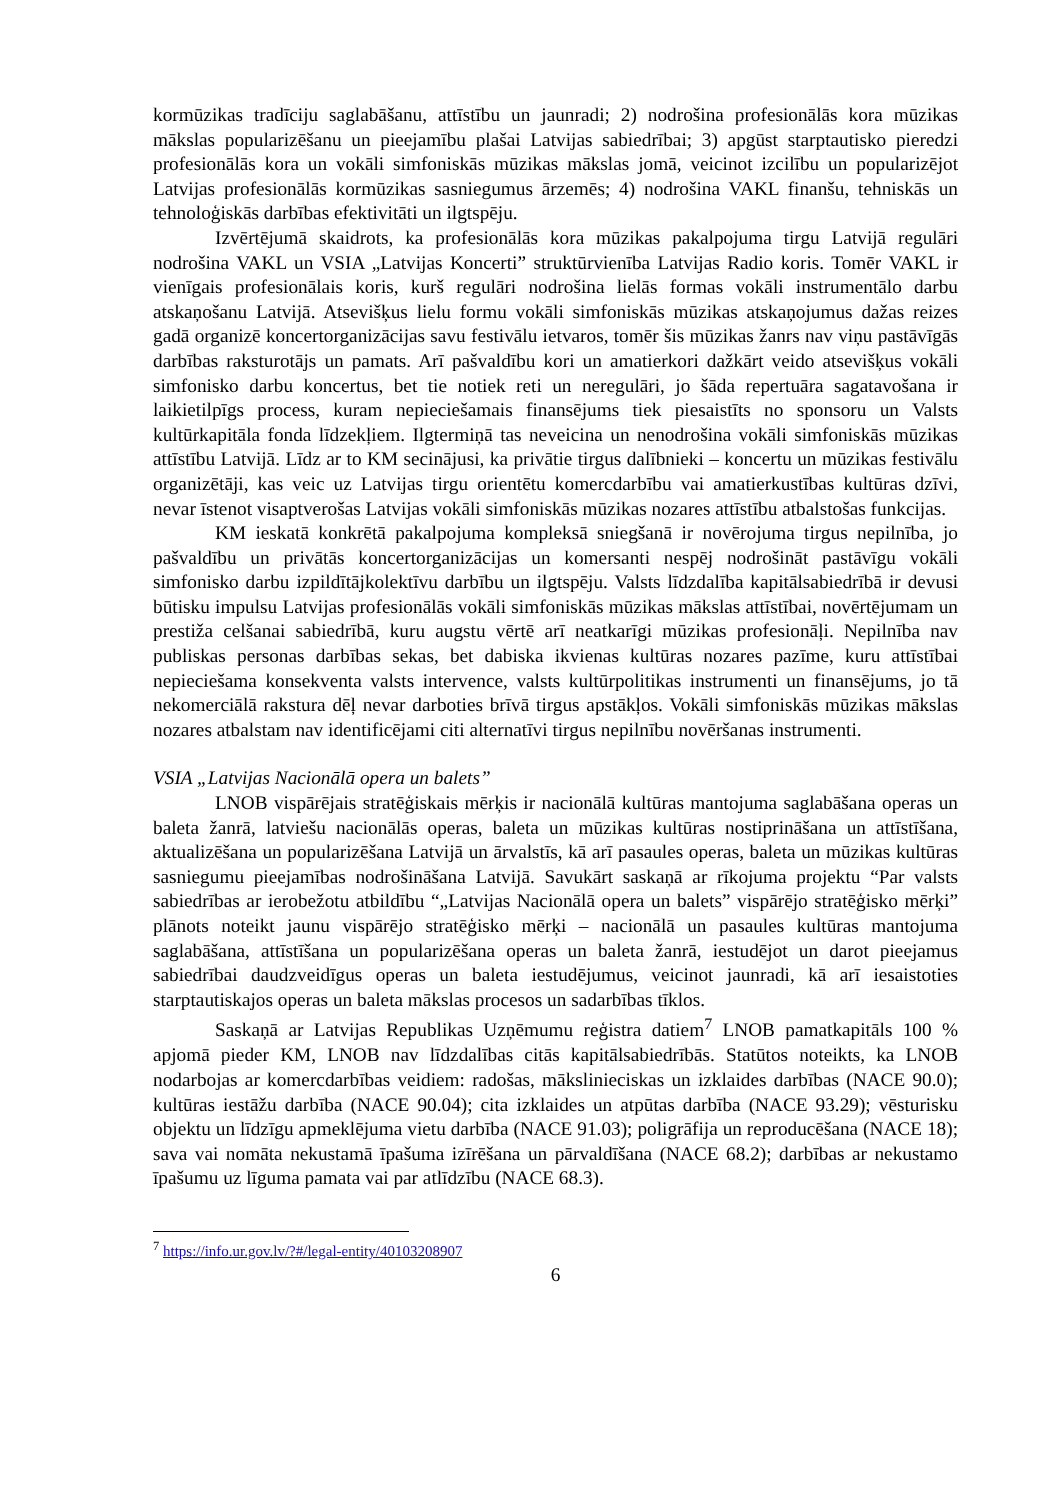kormūzikas tradīciju saglabāšanu, attīstību un jaunradi; 2) nodrošina profesionālās kora mūzikas mākslas popularizēšanu un pieejamību plašai Latvijas sabiedrībai; 3) apgūst starptautisko pieredzi profesionālās kora un vokāli simfoniskās mūzikas mākslas jomā, veicinot izcilību un popularizējot Latvijas profesionālās kormūzikas sasniegumus ārzemēs; 4) nodrošina VAKL finanšu, tehniskās un tehnoloģiskās darbības efektivitāti un ilgtspēju.
Izvērtējumā skaidrots, ka profesionālās kora mūzikas pakalpojuma tirgu Latvijā regulāri nodrošina VAKL un VSIA „Latvijas Koncerti” struktūrvienība Latvijas Radio koris. Tomēr VAKL ir vienīgais profesionālais koris, kurš regulāri nodrošina lielās formas vokāli instrumentālo darbu atskaņošanu Latvijā. Atsevišķus lielu formu vokāli simfoniskās mūzikas atskaņojumus dažas reizes gadā organizē koncertorganizācijas savu festivālu ietvaros, tomēr šis mūzikas žanrs nav viņu pastāvīgās darbības raksturotājs un pamats. Arī pašvaldību kori un amatierkori dažkārt veido atsevišķus vokāli simfonisko darbu koncertus, bet tie notiek reti un neregulāri, jo šāda repertuāra sagatavošana ir laikietilpīgs process, kuram nepieciešamais finansējums tiek piesaistīts no sponsoru un Valsts kultūrkapitāla fonda līdzekļiem. Ilgtermiņā tas neveicina un nenodrošina vokāli simfoniskās mūzikas attīstību Latvijā. Līdz ar to KM secinājusi, ka privātie tirgus dalībnieki – koncertu un mūzikas festivālu organizētāji, kas veic uz Latvijas tirgu orientētu komercdarbību vai amatierkustības kultūras dzīvi, nevar īstenot visaptverošas Latvijas vokāli simfoniskās mūzikas nozares attīstību atbalstošas funkcijas.
KM ieskatā konkrētā pakalpojuma kompleksā sniegšanā ir novērojuma tirgus nepilnība, jo pašvaldību un privātās koncertorganizācijas un komersanti nespēj nodrošināt pastāvīgu vokāli simfonisko darbu izpildītājkolektīvu darbību un ilgtspēju. Valsts līdzdalība kapitālsabiedrībā ir devusi būtisku impulsu Latvijas profesionālās vokāli simfoniskās mūzikas mākslas attīstībai, novērtējumam un prestiža celšanai sabiedrībā, kuru augstu vērtē arī neatkarīgi mūzikas profesionāļi. Nepilnība nav publiskas personas darbības sekas, bet dabiska ikvienas kultūras nozares pazīme, kuru attīstībai nepieciešama konsekventa valsts intervence, valsts kultūrpolitikas instrumenti un finansējums, jo tā nekomerciālā rakstura dēļ nevar darboties brīvā tirgus apstākļos. Vokāli simfoniskās mūzikas mākslas nozares atbalstam nav identificējami citi alternatīvi tirgus nepilnību novēršanas instrumenti.
VSIA „Latvijas Nacionālā opera un balets”
LNOB vispārējais stratēģiskais mērķis ir nacionālā kultūras mantojuma saglabāšana operas un baleta žanrā, latviešu nacionālās operas, baleta un mūzikas kultūras nostiprināšana un attīstīšana, aktualizēšana un popularizēšana Latvijā un ārvalstīs, kā arī pasaules operas, baleta un mūzikas kultūras sasniegumu pieejamības nodrošināšana Latvijā. Savukārt saskaņā ar rīkojuma projektu “Par valsts sabiedrības ar ierobežotu atbildību “„Latvijas Nacionālā opera un balets” vispārējo stratēģisko mērķi” plānots noteikt jaunu vispārējo stratēģisko mērķi – nacionālā un pasaules kultūras mantojuma saglabāšana, attīstīšana un popularizēšana operas un baleta žanrā, iestudējot un darot pieejamus sabiedrībai daudzveidīgus operas un baleta iestudējumus, veicinot jaunradi, kā arī iesaistoties starptautiskajos operas un baleta mākslas procesos un sadarbības tīklos.
Saskaņā ar Latvijas Republikas Uzņēmumu reģistra datiem<sup>7</sup> LNOB pamatkapitāls 100 % apjomā pieder KM, LNOB nav līdzdalības citās kapitālsabiedrībās. Statūtos noteikts, ka LNOB nodarbojas ar komercdarbības veidiem: radošas, mākslinieciskas un izklaides darbības (NACE 90.0); kultūras iestāžu darbība (NACE 90.04); cita izklaides un atpūtas darbība (NACE 93.29); vēsturisku objektu un līdzīgu apmeklējuma vietu darbība (NACE 91.03); poligrāfija un reproducēšana (NACE 18); sava vai nomāta nekustamā īpašuma izīrēšana un pārvaldīšana (NACE 68.2); darbības ar nekustamo īpašumu uz līguma pamata vai par atlīdzību (NACE 68.3).
<sup>7</sup> https://info.ur.gov.lv/?#/legal-entity/40103208907
6